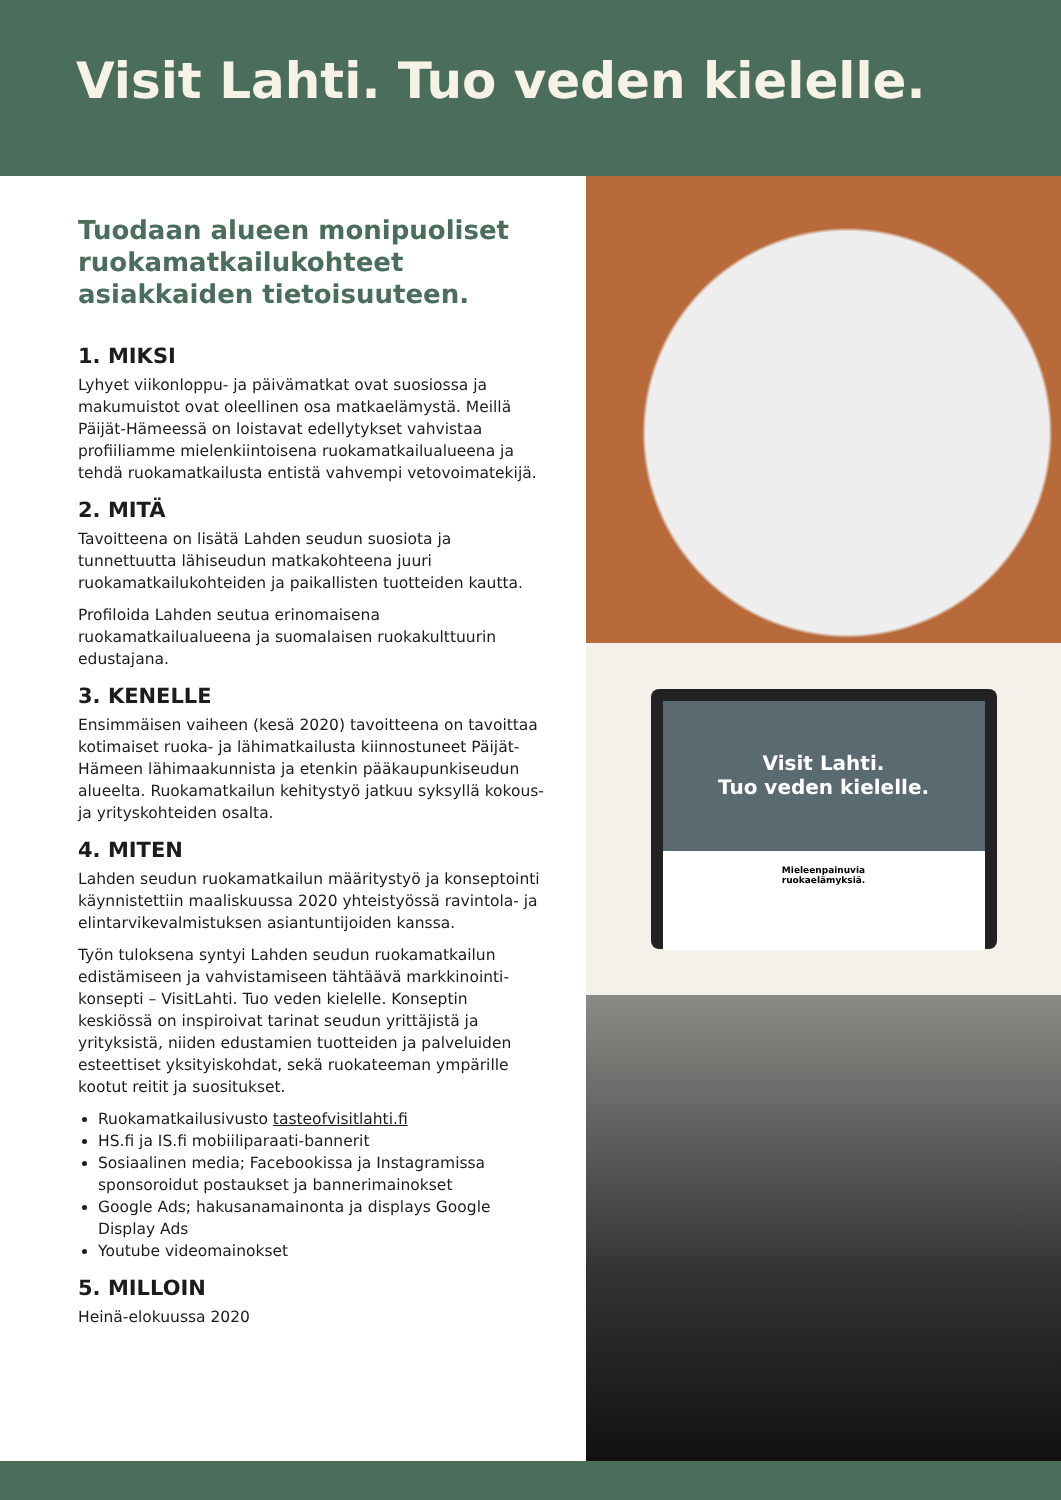Visit Lahti. Tuo veden kielelle.
Tuodaan alueen monipuoliset ruokamatkailukohteet asiakkaiden tietoisuuteen.
1. MIKSI
Lyhyet viikonloppu- ja päivämatkat ovat suosiossa ja makumuistot ovat oleellinen osa matkaelämystä. Meillä Päijät-Hämeessä on loistavat edellytykset vahvistaa profiiliamme mielenkiintoisena ruokamatkailualueena ja tehdä ruokamatkailusta entistä vahvempi vetovoimatekijä.
2. MITÄ
Tavoitteena on lisätä Lahden seudun suosiota ja tunnettuutta lähiseudun matkakohteena juuri ruokamatkailukohteiden ja paikallisten tuotteiden kautta.
Profiloida Lahden seutua erinomaisena ruokamatkailualueena ja suomalaisen ruokakulttuurin edustajana.
3. KENELLE
Ensimmäisen vaiheen (kesä 2020) tavoitteena on tavoittaa kotimaiset ruoka- ja lähimatkailusta kiinnostuneet Päijät-Hämeen lähimaakunnista ja etenkin pääkaupunkiseudun alueelta. Ruokamatkailun kehitystyö jatkuu syksyllä kokous- ja yrityskohteiden osalta.
4. MITEN
Lahden seudun ruokamatkailun määritystyö ja konseptointi käynnistettiin maaliskuussa 2020 yhteistyössä ravintola- ja elintarvikevalmistuksen asiantuntijoiden kanssa.
Työn tuloksena syntyi Lahden seudun ruokamatkailun edistämiseen ja vahvistamiseen tähtäävä markkinointi-konsepti – VisitLahti. Tuo veden kielelle. Konseptin keskiössä on inspiroivat tarinat seudun yrittäjistä ja yrityksistä, niiden edustamien tuotteiden ja palveluiden esteettiset yksityiskohdat, sekä ruokateeman ympärille kootut reitit ja suositukset.
Ruokamatkailusivusto tasteofvisitlahti.fi
HS.fi ja IS.fi mobiiliparaati-bannerit
Sosiaalinen media; Facebookissa ja Instagramissa sponsoroidut postaukset ja bannerimainokset
Google Ads; hakusanamainonta ja displays Google Display Ads
Youtube videomainokset
5. MILLOIN
Heinä-elokuussa 2020
Visit Lahti.
Tuo veden kielelle.
Mieleenpainuvia
ruokaelämyksiä.